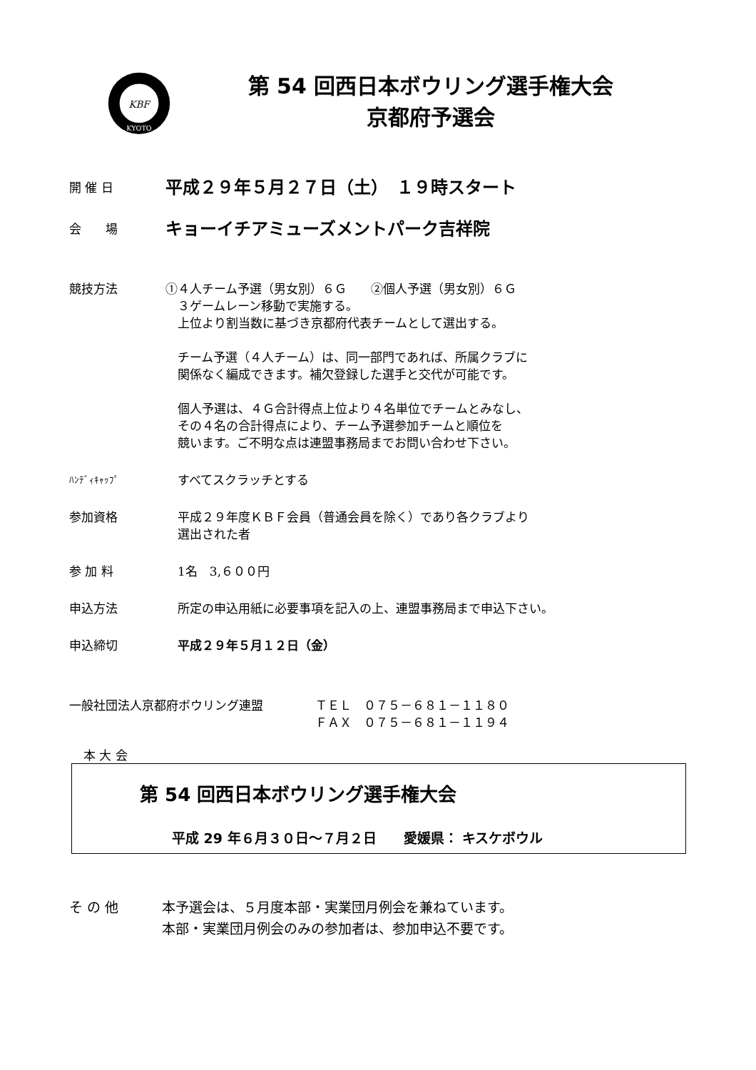KBF
KYOTO
第 54 回西日本ボウリング選手権大会
京都府予選会
開 催 日
平成２９年５月２７日（土）　１９時スタート
会　　場
キョーイチアミューズメントパーク吉祥院
競技方法 ①４人チーム予選（男女別）６Ｇ　　②個人予選（男女別）６Ｇ
　３ゲームレーン移動で実施する。
　上位より割当数に基づき京都府代表チームとして選出する。
　チーム予選（４人チーム）は、同一部門であれば、所属クラブに
　関係なく編成できます。補欠登録した選手と交代が可能です。
　個人予選は、４Ｇ合計得点上位より４名単位でチームとみなし、
　その４名の合計得点により、チーム予選参加チームと順位を
　競います。ご不明な点は連盟事務局までお問い合わせ下さい。
ﾊﾝﾃﾞｨｷｬｯﾌﾟ
　すべてスクラッチとする
参加資格 　平成２９年度ＫＢＦ会員（普通会員を除く）であり各クラブより
　選出された者
参 加 料 　1名　3,６００円
申込方法 　所定の申込用紙に必要事項を記入の上、連盟事務局まで申込下さい。
申込締切 　平成２９年５月１２日（金）
一般社団法人京都府ボウリング連盟 ＴＥＬ　０７５－６８１－１１８０
ＦＡＸ　０７５－６８１－１１９４
本 大 会
第 54 回西日本ボウリング選手権大会
平成 29 年６月３０日～７月２日　　愛媛県： キスケボウル
そ の 他 本予選会は、５月度本部・実業団月例会を兼ねています。
本部・実業団月例会のみの参加者は、参加申込不要です。